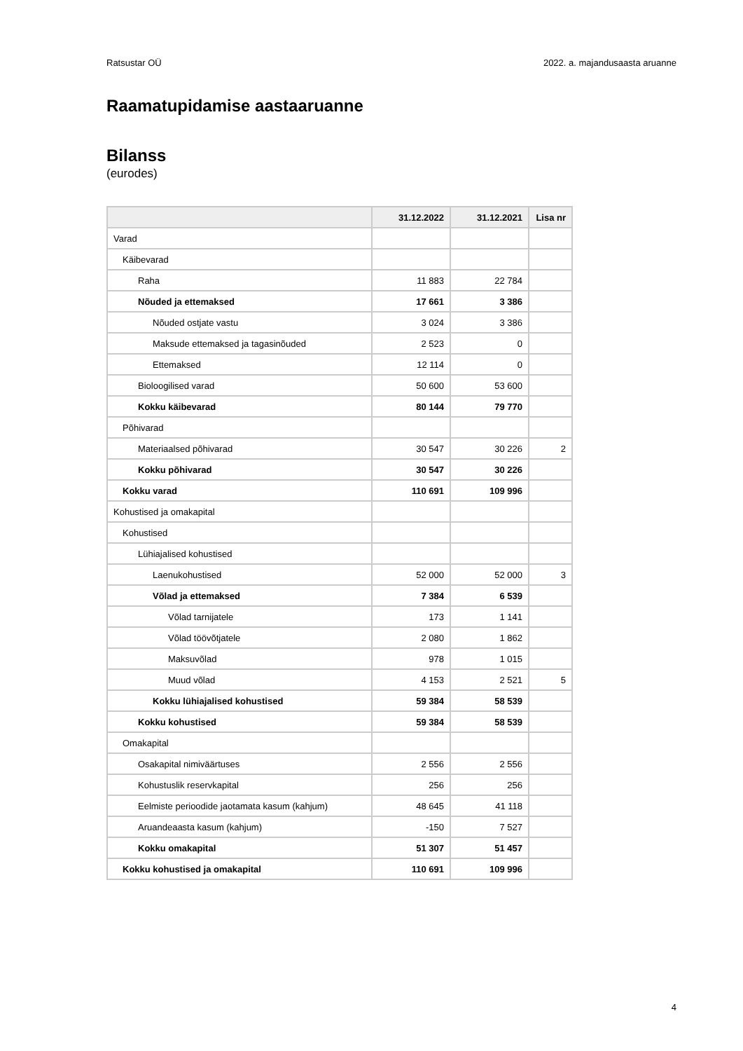Ratsustar OÜ 2022. a. majandusaasta aruanne
Raamatupidamise aastaaruanne
Bilanss
(eurodes)
| | 31.12.2022 | 31.12.2021 | Lisa nr |
| --- | --- | --- | --- |
| Varad | | | |
| Käibevarad | | | |
| Raha | 11 883 | 22 784 | |
| Nõuded ja ettemaksed | 17 661 | 3 386 | |
| Nõuded ostjate vastu | 3 024 | 3 386 | |
| Maksude ettemaksed ja tagasinõuded | 2 523 | 0 | |
| Ettemaksed | 12 114 | 0 | |
| Bioloogilised varad | 50 600 | 53 600 | |
| Kokku käibevarad | 80 144 | 79 770 | |
| Põhivarad | | | |
| Materiaalsed põhivarad | 30 547 | 30 226 | 2 |
| Kokku põhivarad | 30 547 | 30 226 | |
| Kokku varad | 110 691 | 109 996 | |
| Kohustised ja omakapital | | | |
| Kohustised | | | |
| Lühiajalised kohustised | | | |
| Laenukohustised | 52 000 | 52 000 | 3 |
| Võlad ja ettemaksed | 7 384 | 6 539 | |
| Võlad tarnijatele | 173 | 1 141 | |
| Võlad töövõtjatele | 2 080 | 1 862 | |
| Maksuvõlad | 978 | 1 015 | |
| Muud võlad | 4 153 | 2 521 | 5 |
| Kokku lühiajalised kohustised | 59 384 | 58 539 | |
| Kokku kohustised | 59 384 | 58 539 | |
| Omakapital | | | |
| Osakapital nimiväärtuses | 2 556 | 2 556 | |
| Kohustuslik reservkapital | 256 | 256 | |
| Eelmiste perioodide jaotamata kasum (kahjum) | 48 645 | 41 118 | |
| Aruandeaasta kasum (kahjum) | -150 | 7 527 | |
| Kokku omakapital | 51 307 | 51 457 | |
| Kokku kohustised ja omakapital | 110 691 | 109 996 | |
4